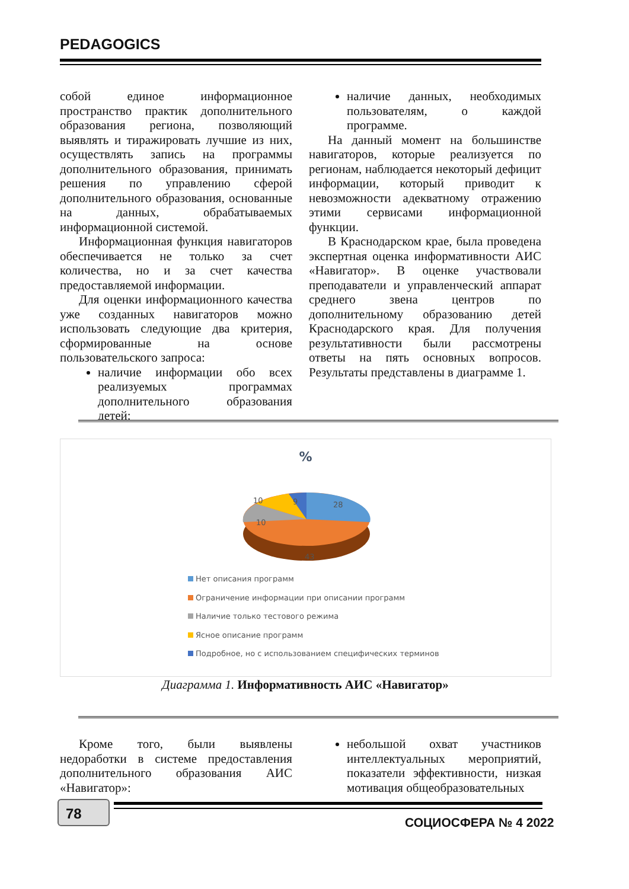PEDAGOGICS
собой единое информационное пространство практик дополнительного образования региона, позволяющий выявлять и тиражировать лучшие из них, осуществлять запись на программы дополнительного образования, принимать решения по управлению сферой дополнительного образования, основанные на данных, обрабатываемых информационной системой.
Информационная функция навигаторов обеспечивается не только за счет количества, но и за счет качества предоставляемой информации.
Для оценки информационного качества уже созданных навигаторов можно использовать следующие два критерия, сформированные на основе пользовательского запроса:
наличие информации обо всех реализуемых программах дополнительного образования детей;
наличие данных, необходимых пользователям, о каждой программе.
На данный момент на большинстве навигаторов, которые реализуется по регионам, наблюдается некоторый дефицит информации, который приводит к невозможности адекватному отражению этими сервисами информационной функции.
В Краснодарском крае, была проведена экспертная оценка информативности АИС «Навигатор». В оценке участвовали преподаватели и управленческий аппарат среднего звена центров по дополнительному образованию детей Краснодарского края. Для получения результативности были рассмотрены ответы на пять основных вопросов. Результаты представлены в диаграмме 1.
%
28
43
10
10
9
Нет описания программ
Ограничение информации при описании программ
Наличие только тестового режима
Ясное описание программ
Подробное, но с использованием специфических терминов
Диаграмма 1. Информативность АИС «Навигатор»
Кроме того, были выявлены недоработки в системе предоставления дополнительного образования АИС «Навигатор»:
небольшой охват участников интеллектуальных мероприятий, показатели эффективности, низкая мотивация общеобразовательных
78
СОЦИОСФЕРА № 4 2022